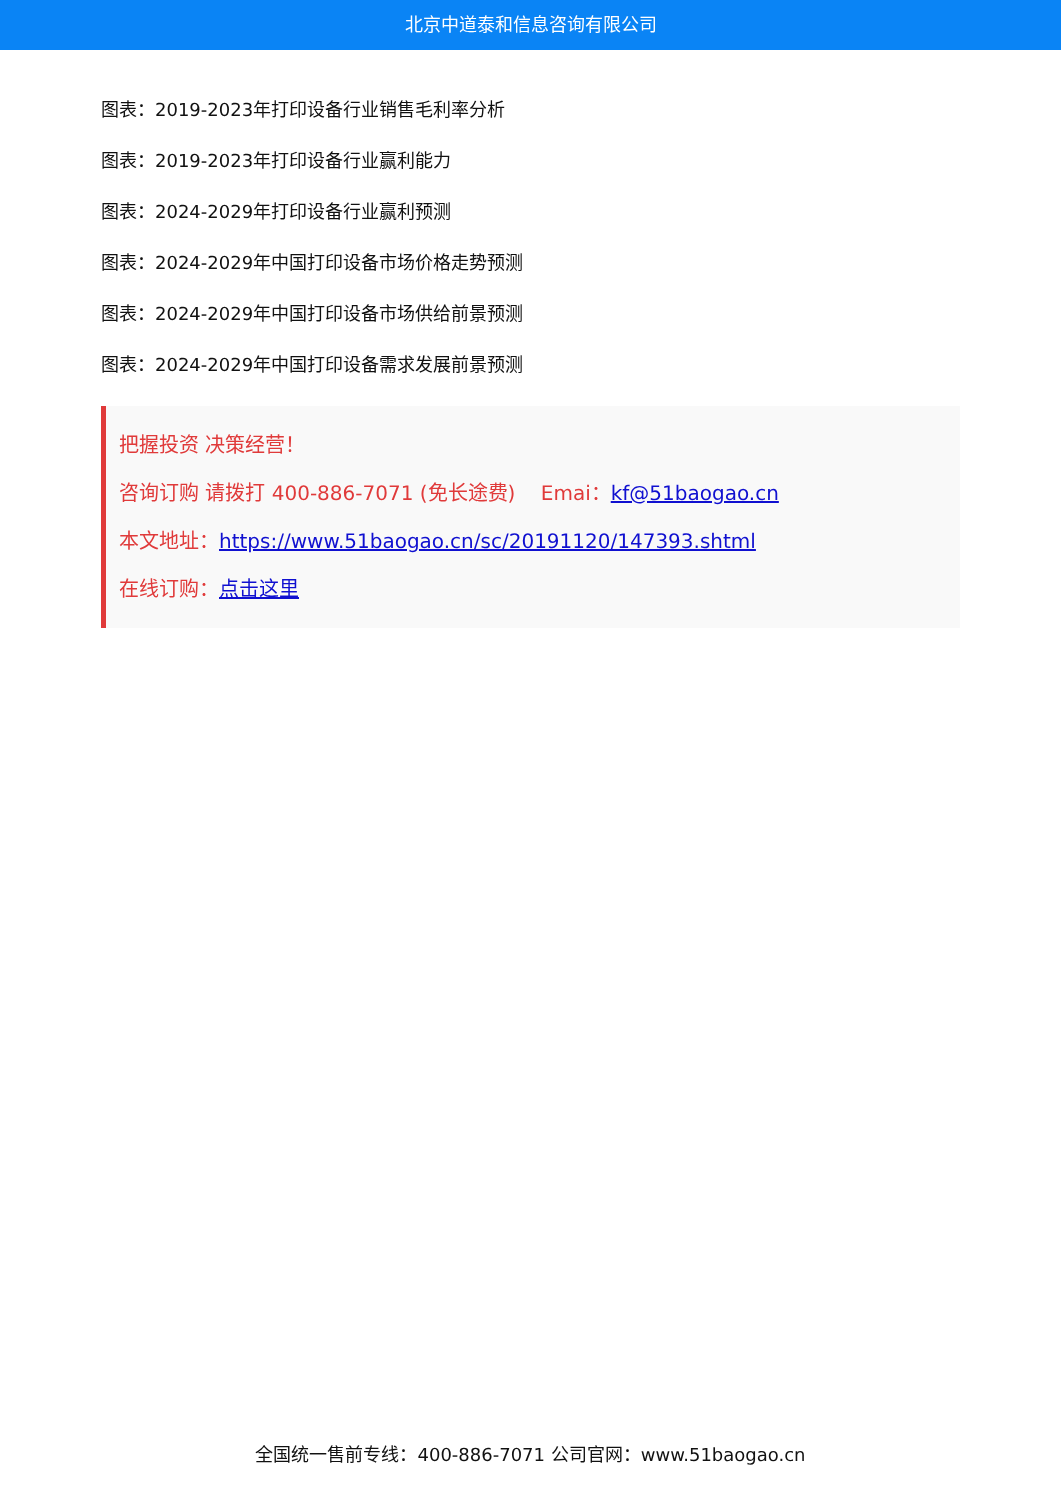北京中道泰和信息咨询有限公司
图表：2019-2023年打印设备行业销售毛利率分析
图表：2019-2023年打印设备行业赢利能力
图表：2024-2029年打印设备行业赢利预测
图表：2024-2029年中国打印设备市场价格走势预测
图表：2024-2029年中国打印设备市场供给前景预测
图表：2024-2029年中国打印设备需求发展前景预测
把握投资 决策经营！
咨询订购 请拨打 400-886-7071 (免长途费) Emai：kf@51baogao.cn
本文地址：https://www.51baogao.cn/sc/20191120/147393.shtml
在线订购：点击这里
全国统一售前专线：400-886-7071 公司官网：www.51baogao.cn